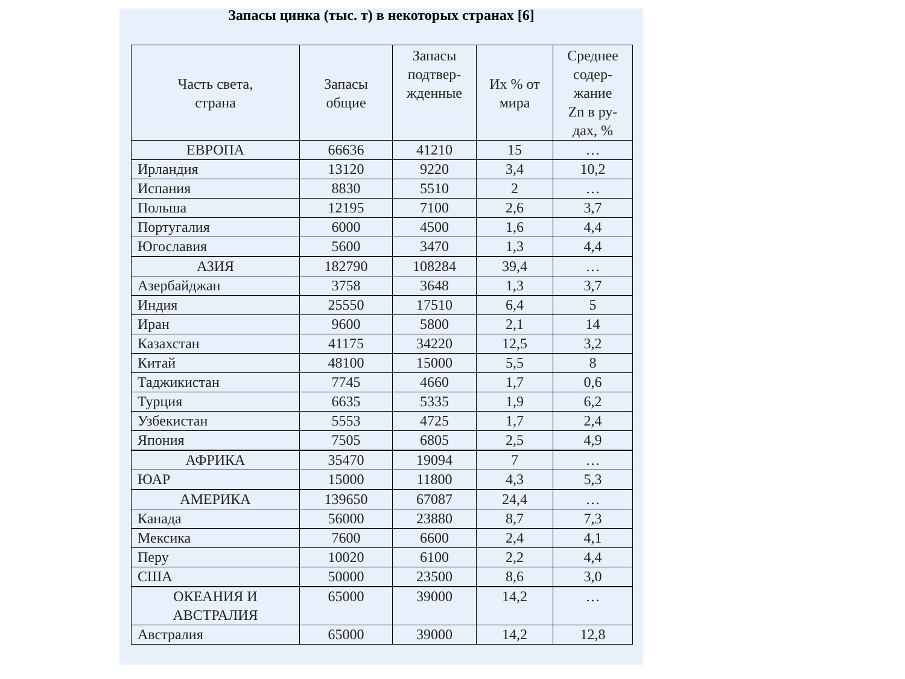Запасы цинка (тыс. т) в некоторых странах [6]
| Часть света, страна | Запасы общие | Запасы подтвер- жденные | Их % от мира | Среднее содер- жание Zn в ру- дах, % |
| --- | --- | --- | --- | --- |
| ЕВРОПА | 66636 | 41210 | 15 | … |
| Ирландия | 13120 | 9220 | 3,4 | 10,2 |
| Испания | 8830 | 5510 | 2 | … |
| Польша | 12195 | 7100 | 2,6 | 3,7 |
| Португалия | 6000 | 4500 | 1,6 | 4,4 |
| Югославия | 5600 | 3470 | 1,3 | 4,4 |
| АЗИЯ | 182790 | 108284 | 39,4 | … |
| Азербайджан | 3758 | 3648 | 1,3 | 3,7 |
| Индия | 25550 | 17510 | 6,4 | 5 |
| Иран | 9600 | 5800 | 2,1 | 14 |
| Казахстан | 41175 | 34220 | 12,5 | 3,2 |
| Китай | 48100 | 15000 | 5,5 | 8 |
| Таджикистан | 7745 | 4660 | 1,7 | 0,6 |
| Турция | 6635 | 5335 | 1,9 | 6,2 |
| Узбекистан | 5553 | 4725 | 1,7 | 2,4 |
| Япония | 7505 | 6805 | 2,5 | 4,9 |
| АФРИКА | 35470 | 19094 | 7 | … |
| ЮАР | 15000 | 11800 | 4,3 | 5,3 |
| АМЕРИКА | 139650 | 67087 | 24,4 | … |
| Канада | 56000 | 23880 | 8,7 | 7,3 |
| Мексика | 7600 | 6600 | 2,4 | 4,1 |
| Перу | 10020 | 6100 | 2,2 | 4,4 |
| США | 50000 | 23500 | 8,6 | 3,0 |
| ОКЕАНИЯ И АВСТРАЛИЯ | 65000 | 39000 | 14,2 | … |
| Австралия | 65000 | 39000 | 14,2 | 12,8 |